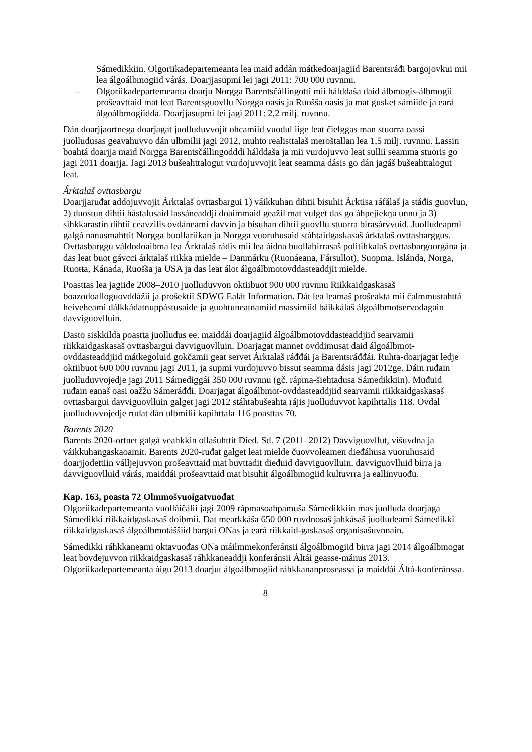Sámedikkiin. Olgoriikadepartemeanta lea maid addán mátkedoarjagiid Barentsráđi bargojovkui mii lea álgoálbmogiid várás. Doarjjasupmi lei jagi 2011: 700 000 ruvnnu.
– Olgoriikadepartemeanta doarju Norgga Barentsčállingotti mii hálddaša daid álbmogis-álbmogii prošeavttaid mat leat Barentsguovllu Norgga oasis ja Ruošša oasis ja mat gusket sámiide ja eará álgoálbmogiidda. Doarjjasupmi lei jagi 2011: 2,2 milj. ruvnnu.
Dán doarjjaortnega doarjagat juolluduvvojit ohcamiid vuođul iige leat čielggas man stuorra oassi juolludusas geavahuvvo dán ulbmilii jagi 2012, muhto realisttalaš meroštallan lea 1,5 milj. ruvnnu. Lassin boahtá doarjja maid Norgga Barentsčállingodddi hálddaša ja mii vurdojuvvo leat sullii seamma stuoris go jagi 2011 doarjja. Jagi 2013 bušeahttalogut vurdojuvvojit leat seamma dásis go dán jagáš bušeahttalogut leat.
Árktalaš ovttasbargu
Doarjjaruđat addojuvvojit Árktalaš ovttasbargui 1) váikkuhan dihtii bisuhit Árktisa ráfálaš ja stáđis guovlun, 2) duostun dihtii hástalusaid lassáneaddji doaimmaid geažil mat vulget das go áhpejiekŋa unnu ja 3) sihkkarastin dihtii ceavzilis ovdáneami davvin ja bisuhan dihtii guovllu stuorra birasárvvuid. Juolludeapmi galgá nanusmahttit Norgga buollariikan ja Norgga vuoruhusaid stáhtaidgaskasaš árktalaš ovttasbarggus. Ovttasbarggu váldodoaibma lea Árktalaš ráđis mii lea áidna buollabirrasaš politihkalaš ovttasbargoorgána ja das leat buot gávcci árktalaš riikka mielde – Danmárku (Ruonáeana, Fársullot), Suopma, Islánda, Norga, Ruoŧŧa, Kánada, Ruošša ja USA ja das leat álot álgoálbmotovddasteaddjit mielde.
Poasttas lea jagiide 2008–2010 juolluduvvon oktiibuot 900 000 ruvnnu Riikkaidgaskasaš boazodoalloguovddážii ja prošektii SDWG Ealát Information. Dát lea leamaš prošeakta mii čalmmustahttá heiveheami dálkkádatnuppástusaide ja guohtuneatnamiid massimiid báikkálaš álgoálbmotservodagain davviguovlluin.
Dasto siskkilda poastta juolludus ee. maiddái doarjagiid álgoálbmotovddasteaddjiid searvamii riikkaidgaskasaš ovttasbargui davviguovlluin. Doarjagat mannet ovddimusat daid álgoálbmot-ovddasteaddjiid mátkegoluid gokčamii geat servet Árktalaš ráđđái ja Barentsráđđái. Ruhta-doarjagat ledje oktiibuot 600 000 ruvnnu jagi 2011, ja supmi vurdojuvvo bissut seamma dásis jagi 2012ge. Dáin ruđain juolluduvvojedje jagi 2011 Sámediggái 350 000 ruvnnu (gč. rápma-šiehtadusa Sámedikkiin). Muđuid ruđain eanaš oasi oažžu Sámeráđđi. Doarjagat álgoálbmot-ovddasteaddjiid searvamii riikkaidgaskasaš ovttasbargui davviguovlluin galget jagi 2012 stáhtabušeahta rájis juolluduvvot kapihttalis 118. Ovdal juolluduvvojedje ruđat dán ulbmilii kapihttala 116 poasttas 70.
Barents 2020
Barents 2020-ortnet galgá veahkkin ollašuhttit Dieđ. Sd. 7 (2011–2012) Davviguovllut, višuvdna ja váikkuhangaskaoamit. Barents 2020-ruđat galget leat mielde čuovvoleamen dieđáhusa vuoruhusaid doarjjodettiin válljejuvvon prošeavttaid mat buvttadit dieđuid davviguovlluin, davviguovlluid birra ja davviguovlluid várás, maiddái prošeavttaid mat bisuhit álgoálbmogiid kultuvrra ja eallinvuođu.
Kap. 163, poasta 72 Olmmošvuoigatvuođat
Olgoriikadepartemeanta vuolláičálii jagi 2009 rápmasoahpamuša Sámedikkiin mas juolluda doarjaga Sámedikki riikkaidgaskasaš doibmii. Dat mearkkáša 650 000 ruvdnosaš jahkásaš juolludeami Sámedikki riikkaidgaskasaš álgoálbmotáššiid bargui ONas ja eará riikkaid-gaskasaš organisašuvnnain.
Sámedikki ráhkkaneami oktavuođas ONa máilmmekonferánsii álgoálbmogiid birra jagi 2014 álgoálbmogat leat bovdejuvvon riikkaidgaskasaš ráhkkaneaddji konferánsii Áltái geasse-mánus 2013. Olgoriikadepartemeanta áigu 2013 doarjut álgoálbmogiid ráhkkananproseassa ja maiddái Áltá-konferánssa.
8